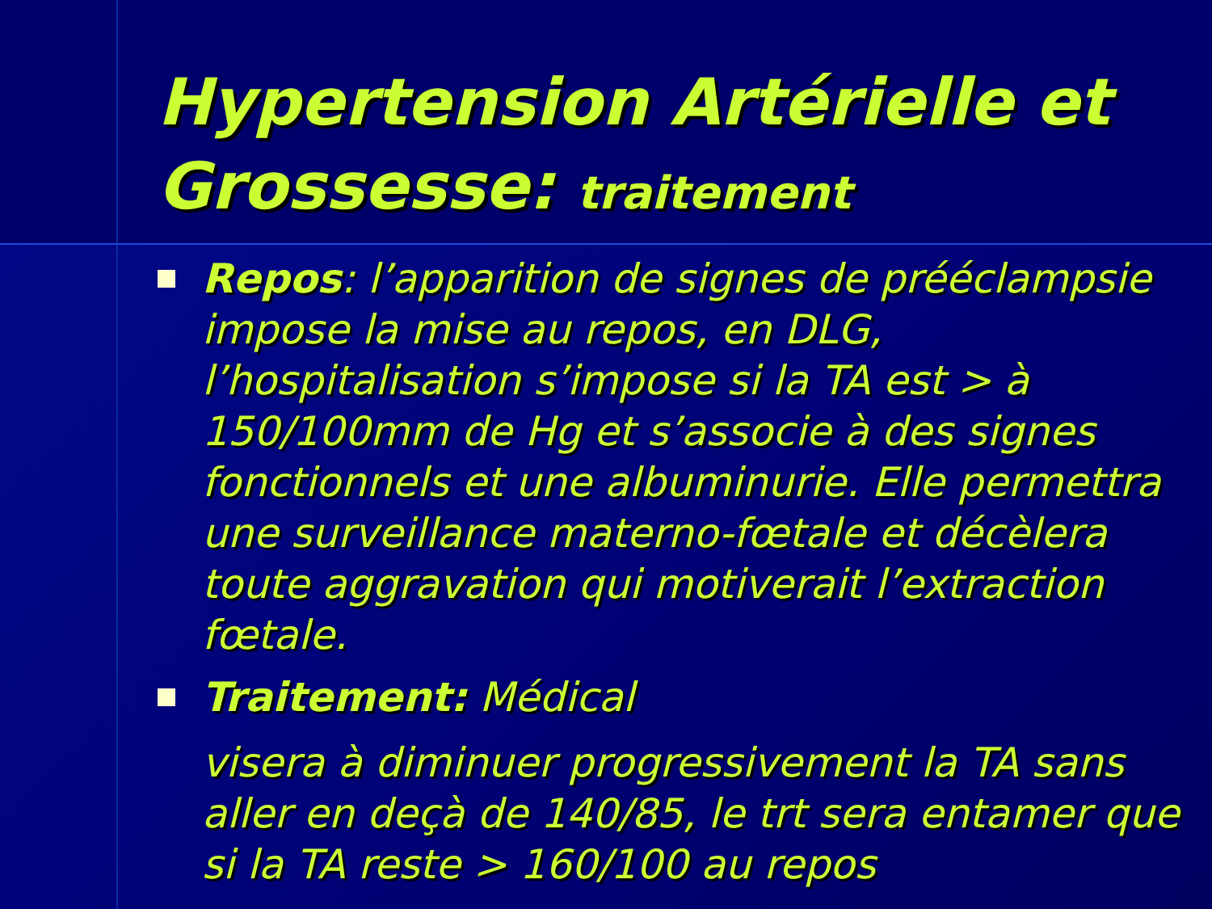Hypertension Artérielle et Grossesse: traitement
Repos: l’apparition de signes de prééclampsie impose la mise au repos, en DLG, l’hospitalisation s’impose si la TA est > à 150/100mm de Hg et s’associe à des signes fonctionnels et une albuminurie. Elle permettra une surveillance materno-fœtale et décèlera toute aggravation qui motiverait l’extraction fœtale.
Traitement: Médical
visera à diminuer progressivement la TA sans aller en deçà de 140/85, le trt sera entamer que si la TA reste > 160/100 au repos